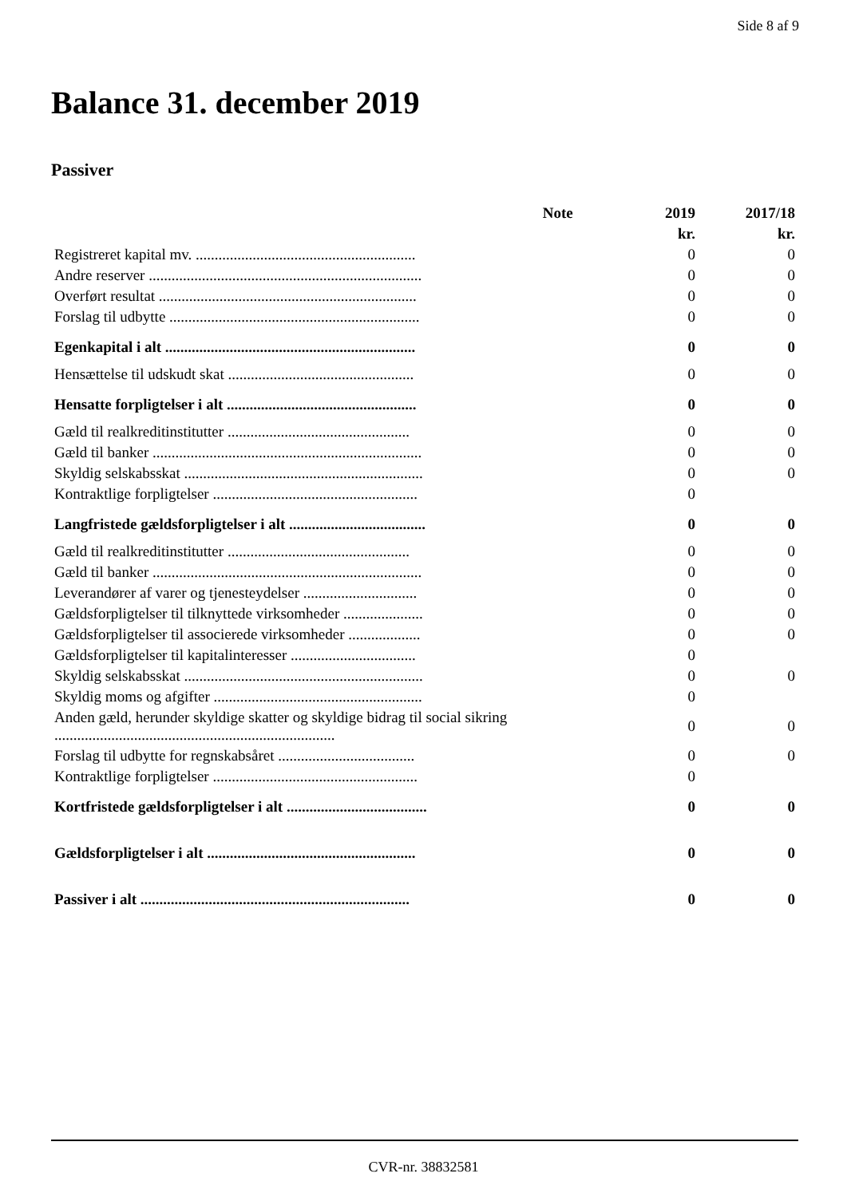Side 8 af 9
Balance 31. december 2019
Passiver
| | Note | 2019 | 2017/18 |
| --- | --- | --- | --- |
| | | kr. | kr. |
| Registreret kapital mv. .......................................................... | | 0 | 0 |
| Andre reserver ........................................................................ | | 0 | 0 |
| Overført resultat .................................................................... | | 0 | 0 |
| Forslag til udbytte .................................................................. | | 0 | 0 |
| Egenkapital i alt .................................................................. | | 0 | 0 |
| Hensættelse til udskudt skat ................................................. | | 0 | 0 |
| Hensatte forpligtelser i alt .................................................. | | 0 | 0 |
| Gæld til realkreditinstitutter ................................................ | | 0 | 0 |
| Gæld til banker ....................................................................... | | 0 | 0 |
| Skyldig selskabsskat ............................................................... | | 0 | 0 |
| Kontraktlige forpligtelser ...................................................... | | 0 | |
| Langfristede gældsforpligtelser i alt .................................... | | 0 | 0 |
| Gæld til realkreditinstitutter ................................................ | | 0 | 0 |
| Gæld til banker ....................................................................... | | 0 | 0 |
| Leverandører af varer og tjenesteydelser .............................. | | 0 | 0 |
| Gældsforpligtelser til tilknyttede virksomheder ..................... | | 0 | 0 |
| Gældsforpligtelser til associerede virksomheder ................... | | 0 | 0 |
| Gældsforpligtelser til kapitalinteresser ................................. | | 0 | |
| Skyldig selskabsskat ............................................................... | | 0 | 0 |
| Skyldig moms og afgifter ....................................................... | | 0 | |
| Anden gæld, herunder skyldige skatter og skyldige bidrag til social sikring .......................................................................... | | 0 | 0 |
| Forslag til udbytte for regnskabsåret .................................... | | 0 | 0 |
| Kontraktlige forpligtelser ...................................................... | | 0 | |
| Kortfristede gældsforpligtelser i alt ..................................... | | 0 | 0 |
| Gældsforpligtelser i alt ....................................................... | | 0 | 0 |
| Passiver i alt ....................................................................... | | 0 | 0 |
CVR-nr. 38832581